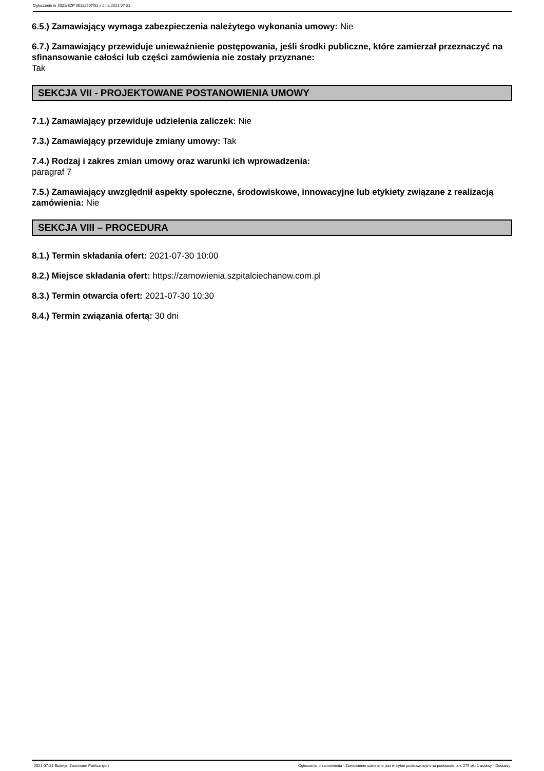Ogłoszenie nr 2021/BZP 00122507/01 z dnia 2021-07-21
6.5.) Zamawiający wymaga zabezpieczenia należytego wykonania umowy: Nie
6.7.) Zamawiający przewiduje unieważnienie postępowania, jeśli środki publiczne, które zamierzał przeznaczyć na sfinansowanie całości lub części zamówienia nie zostały przyznane:
Tak
SEKCJA VII - PROJEKTOWANE POSTANOWIENIA UMOWY
7.1.) Zamawiający przewiduje udzielenia zaliczek: Nie
7.3.) Zamawiający przewiduje zmiany umowy: Tak
7.4.) Rodzaj i zakres zmian umowy oraz warunki ich wprowadzenia:
paragraf 7
7.5.) Zamawiający uwzględnił aspekty społeczne, środowiskowe, innowacyjne lub etykiety związane z realizacją zamówienia: Nie
SEKCJA VIII – PROCEDURA
8.1.) Termin składania ofert: 2021-07-30 10:00
8.2.) Miejsce składania ofert: https://zamowienia.szpitalciechanow.com.pl
8.3.) Termin otwarcia ofert: 2021-07-30 10:30
8.4.) Termin związania ofertą: 30 dni
2021-07-21 Biuletyn Zamówień Publicznych Ogłoszenie o zamówieniu - Zamówienie udzielane jest w trybie podstawowym na podstawie: art. 275 pkt 1 ustawy - Dostawy